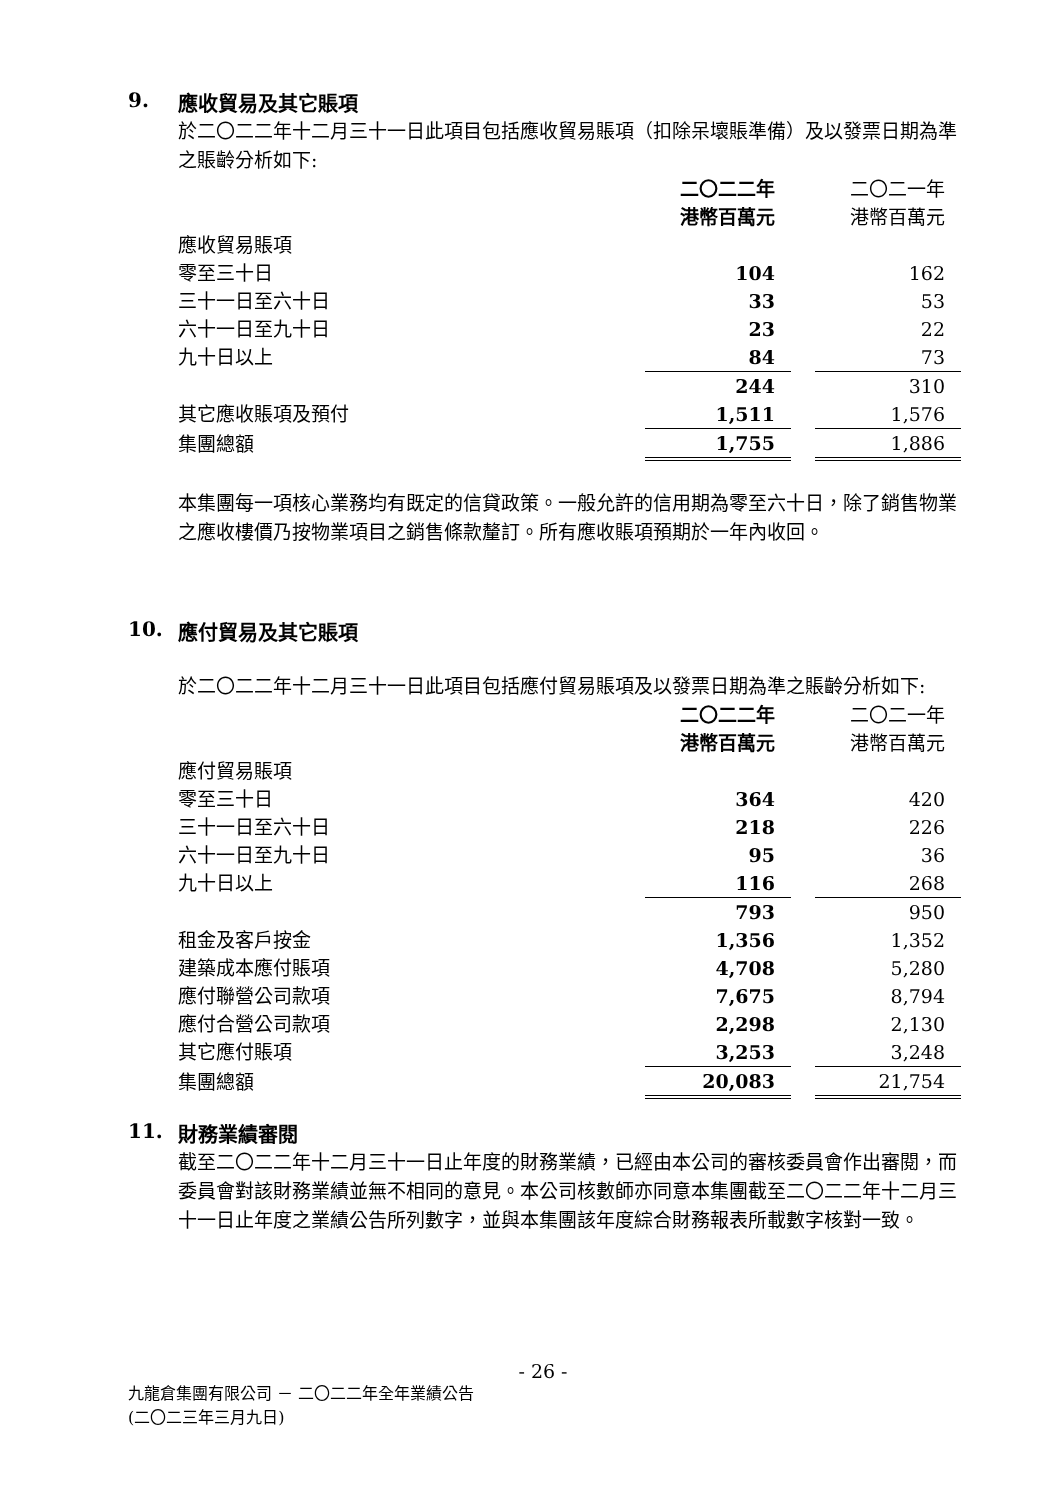9. 應收貿易及其它賬項
於二〇二二年十二月三十一日此項目包括應收貿易賬項（扣除呆壞賬準備）及以發票日期為準之賬齡分析如下:
| | 二〇二二年 港幣百萬元 | | 二〇二一年 港幣百萬元 |
| 應收貿易賬項 | | | |
| 零至三十日 | 104 | | 162 |
| 三十一日至六十日 | 33 | | 53 |
| 六十一日至九十日 | 23 | | 22 |
| 九十日以上 | 84 | | 73 |
| | 244 | | 310 |
| 其它應收賬項及預付 | 1,511 | | 1,576 |
| 集團總額 | 1,755 | | 1,886 |
本集團每一項核心業務均有既定的信貸政策。一般允許的信用期為零至六十日，除了銷售物業之應收樓價乃按物業項目之銷售條款釐訂。所有應收賬項預期於一年內收回。
10. 應付貿易及其它賬項
於二〇二二年十二月三十一日此項目包括應付貿易賬項及以發票日期為準之賬齡分析如下:
| | 二〇二二年 港幣百萬元 | | 二〇二一年 港幣百萬元 |
| 應付貿易賬項 | | | |
| 零至三十日 | 364 | | 420 |
| 三十一日至六十日 | 218 | | 226 |
| 六十一日至九十日 | 95 | | 36 |
| 九十日以上 | 116 | | 268 |
| | 793 | | 950 |
| 租金及客戶按金 | 1,356 | | 1,352 |
| 建築成本應付賬項 | 4,708 | | 5,280 |
| 應付聯營公司款項 | 7,675 | | 8,794 |
| 應付合營公司款項 | 2,298 | | 2,130 |
| 其它應付賬項 | 3,253 | | 3,248 |
| 集團總額 | 20,083 | | 21,754 |
11. 財務業績審閱
截至二〇二二年十二月三十一日止年度的財務業績，已經由本公司的審核委員會作出審閱，而委員會對該財務業績並無不相同的意見。本公司核數師亦同意本集團截至二〇二二年十二月三十一日止年度之業績公告所列數字，並與本集團該年度綜合財務報表所載數字核對一致。
- 26 -
九龍倉集團有限公司 － 二〇二二年全年業績公告
(二〇二三年三月九日)